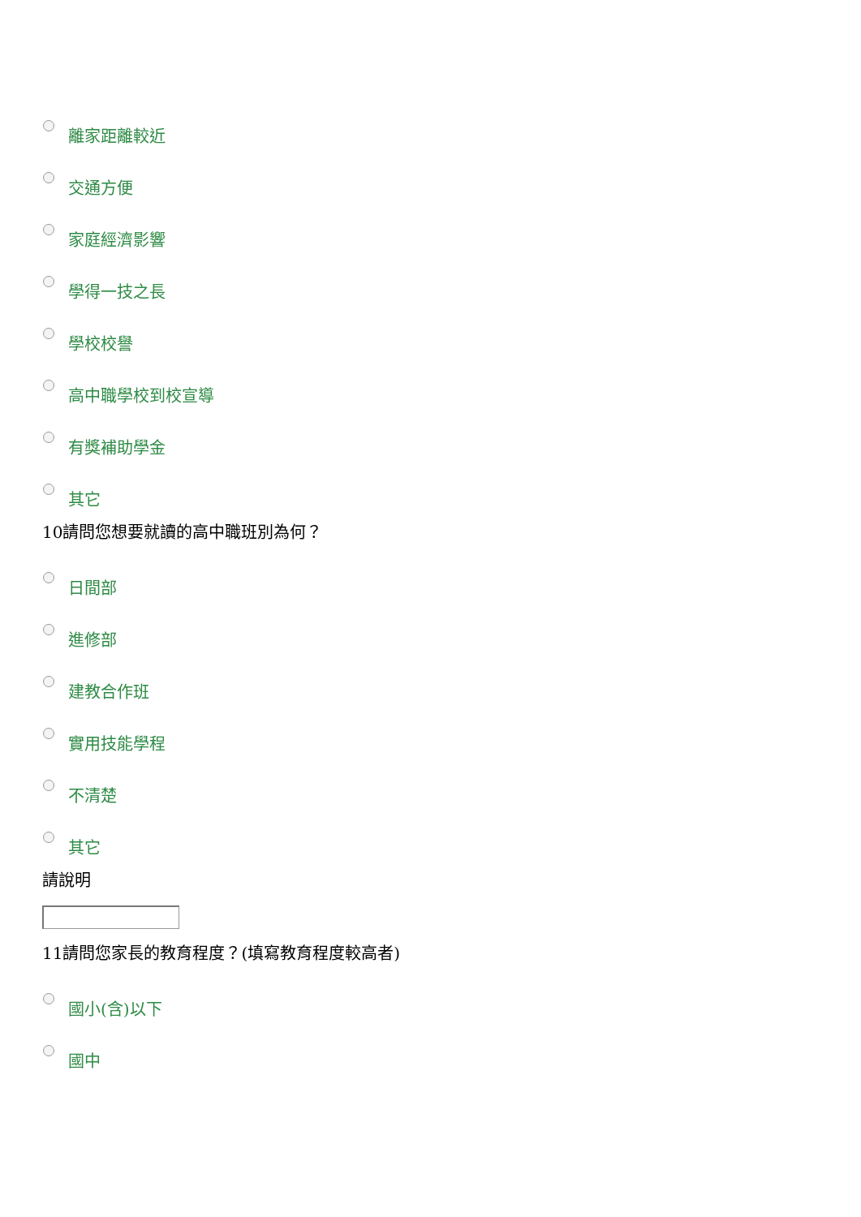離家距離較近
交通方便
家庭經濟影響
學得一技之長
學校校譽
高中職學校到校宣導
有獎補助學金
其它
10請問您想要就讀的高中職班別為何？
日間部
進修部
建教合作班
實用技能學程
不清楚
其它
請說明
11請問您家長的教育程度？(填寫教育程度較高者)
國小(含)以下
國中